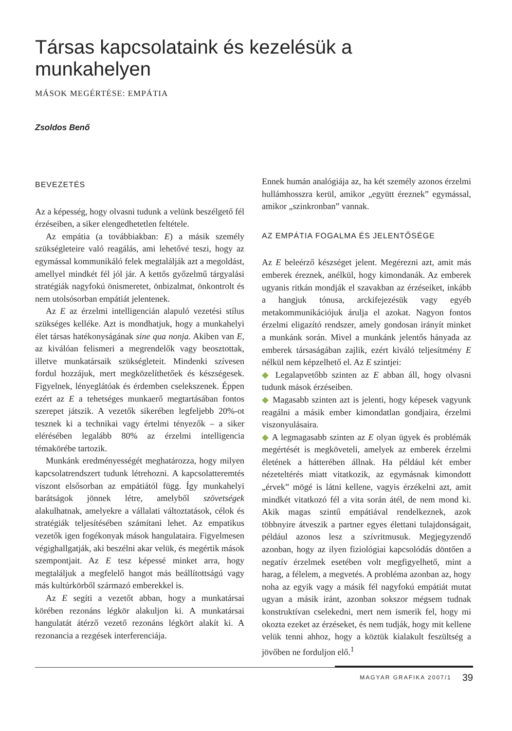Társas kapcsolataink és kezelésük a munkahelyen
MÁSOK MEGÉRTÉSE: EMPÁTIA
Zsoldos Benő
BEVEZETÉS
Az a képesség, hogy olvasni tudunk a velünk beszélgető fél érzéseiben, a siker elengedhetetlen feltétele.
Az empátia (a továbbiakban: E) a másik személy szükségleteire való reagálás, ami lehetővé teszi, hogy az egymással kommunikáló felek megtalálják azt a megoldást, amellyel mindkét fél jól jár. A kettős győzelmű tárgyalási stratégiák nagyfokú önismeretet, önbizalmat, önkontrolt és nem utolsósorban empátiát jelentenek.
Az E az érzelmi intelligencián alapuló vezetési stílus szükséges kelléke. Azt is mondhatjuk, hogy a munkahelyi élet társas hatékonyságának sine qua nonja. Akiben van E, az kiválóan felismeri a megrendelők vagy beosztottak, illetve munkatársaik szükségleteit. Mindenki szívesen fordul hozzájuk, mert megközelíthetőek és készségesek. Figyelnek, lényeglátóak és érdemben cselekszenek. Éppen ezért az E a tehetséges munkaerő megtartásában fontos szerepet játszik. A vezetők sikerében legfeljebb 20%-ot tesznek ki a technikai vagy értelmi tényezők – a siker elérésében legalább 80% az érzelmi intelligencia témakörébe tartozik.
Munkánk eredményességét meghatározza, hogy milyen kapcsolatrendszert tudunk létrehozni. A kapcsolatteremtés viszont elsősorban az empátiától függ. Így munkahelyi barátságok jönnek létre, amelyből szövetségek alakulhatnak, amelyekre a vállalati változtatások, célok és stratégiák teljesítésében számítani lehet. Az empatikus vezetők igen fogékonyak mások hangulataira. Figyelmesen végighallgatják, aki beszélni akar velük, és megértik mások szempontjait. Az E tesz képessé minket arra, hogy megtaláljuk a megfelelő hangot más beállítottságú vagy más kultúrkörből származó emberekkel is.
Az E segíti a vezetőt abban, hogy a munkatársai körében rezonáns légkör alakuljon ki. A munkatársai hangulatát átérző vezető rezonáns légkört alakít ki. A rezonancia a rezgések interferenciája.
Ennek humán analógiája az, ha két személy azonos érzelmi hullámhosszra kerül, amikor „együtt éreznek” egymással, amikor „szinkronban” vannak.
AZ EMPÁTIA FOGALMA ÉS JELENTŐSÉGE
Az E beleérző készséget jelent. Megérezni azt, amit más emberek éreznek, anélkül, hogy kimondanák. Az emberek ugyanis ritkán mondják el szavakban az érzéseiket, inkább a hangjuk tónusa, arckifejezésük vagy egyéb metakommunikációjuk árulja el azokat. Nagyon fontos érzelmi eligazító rendszer, amely gondosan irányít minket a munkánk során. Mivel a munkánk jelentős hányada az emberek társaságában zajlik, ezért kiváló teljesítmény E nélkül nem képzelhető el. Az E szintjei:
◆ Legalapvetőbb szinten az E abban áll, hogy olvasni tudunk mások érzéseiben.
◆ Magasabb szinten azt is jelenti, hogy képesek vagyunk reagálni a másik ember kimondatlan gondjaira, érzelmi viszonyulásaira.
◆ A legmagasabb szinten az E olyan ügyek és problémák megértését is megköveteli, amelyek az emberek érzelmi életének a hátterében állnak. Ha például két ember nézeteltérés miatt vitatkozik, az egymásnak kimondott „érvek” mögé is látni kellene, vagyis érzékelni azt, amit mindkét vitatkozó fél a vita során átél, de nem mond ki. Akik magas szintű empátiával rendelkeznek, azok többnyire átveszik a partner egyes élettani tulajdonságait, például azonos lesz a szívritmusuk. Megjegyzendő azonban, hogy az ilyen fiziológiai kapcsolódás döntően a negatív érzelmek esetében volt megfigyelhető, mint a harag, a félelem, a megvetés. A probléma azonban az, hogy noha az egyik vagy a másik fél nagyfokú empátiát mutat ugyan a másik iránt, azonban sokszor mégsem tudnak konstruktívan cselekedni, mert nem ismerik fel, hogy mi okozta ezeket az érzéseket, és nem tudják, hogy mit kellene velük tenni ahhoz, hogy a köztük kialakult feszültség a jövőben ne forduljon elő.<sup>1</sup>
MAGYAR GRAFIKA 2007/1 39